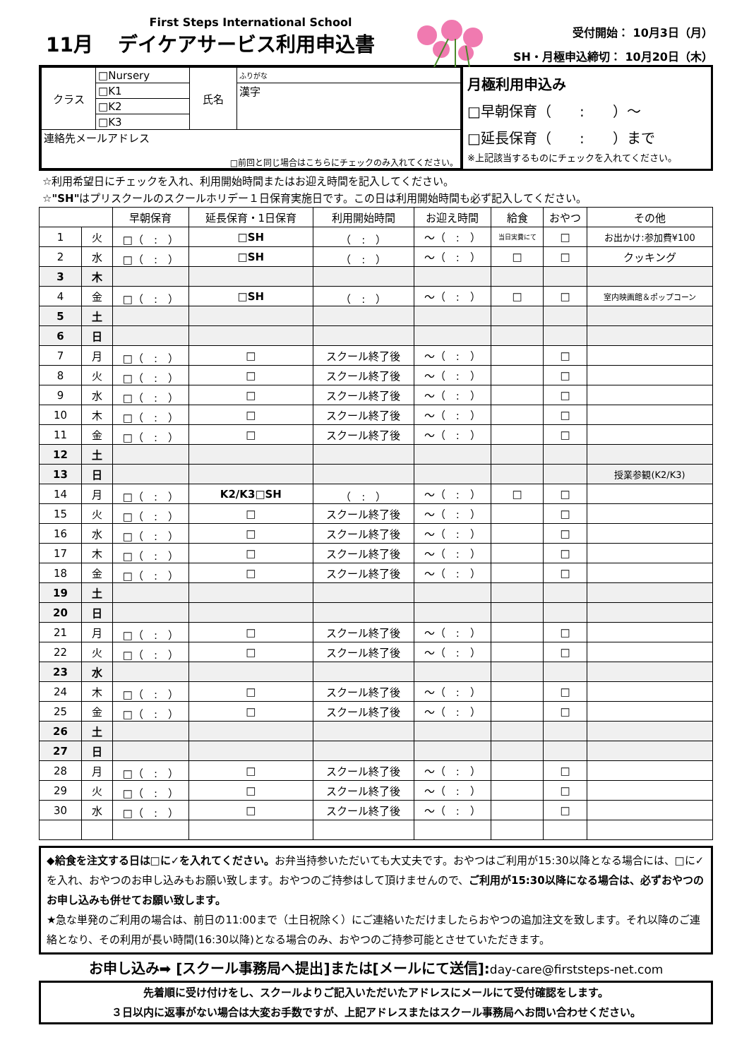First Steps International School
11月 デイケアサービス利用申込書
受付開始： 10月3日（月）
SH・月極申込締切： 10月20日（木）
| クラス | □Nursery | 氏名 | ふりがな |
| | □K1 | | 漢字 |
| | □K2 | | |
| | □K3 | | |
| 連絡先メールアドレス □前回と同じ場合はこちらにチェックのみ入れてください。 | | | |
月極利用申込み
□早朝保育（　　:　　）～
□延長保育（　　:　　）まで
※上記該当するものにチェックを入れてください。
☆利用希望日にチェックを入れ、利用開始時間またはお迎え時間を記入してください。
☆"SH"はプリスクールのスクールホリデー１日保育実施日です。この日は利用開始時間も必ず記入してください。
| | | 早朝保育 | 延長保育・1日保育 | 利用開始時間 | お迎え時間 | 給食 | おやつ | その他 |
| 1 | 火 | □（ : ） | □SH | （ : ） | ～（ : ） | 当日実費にて | □ | お出かけ:参加費¥100 |
| 2 | 水 | □（ : ） | □SH | （ : ） | ～（ : ） | □ | □ | クッキング |
| 3 | 木 | | | | | | | |
| 4 | 金 | □（ : ） | □SH | （ : ） | ～（ : ） | □ | □ | 室内映画館＆ポップコーン |
| 5 | 土 | | | | | | | |
| 6 | 日 | | | | | | | |
| 7 | 月 | □（ : ） | □ | スクール終了後 | ～（ : ） | | □ | |
| 8 | 火 | □（ : ） | □ | スクール終了後 | ～（ : ） | | □ | |
| 9 | 水 | □（ : ） | □ | スクール終了後 | ～（ : ） | | □ | |
| 10 | 木 | □（ : ） | □ | スクール終了後 | ～（ : ） | | □ | |
| 11 | 金 | □（ : ） | □ | スクール終了後 | ～（ : ） | | □ | |
| 12 | 土 | | | | | | | |
| 13 | 日 | | | | | | | 授業参観(K2/K3) |
| 14 | 月 | □（ : ） | K2/K3□SH | （ : ） | ～（ : ） | □ | □ | |
| 15 | 火 | □（ : ） | □ | スクール終了後 | ～（ : ） | | □ | |
| 16 | 水 | □（ : ） | □ | スクール終了後 | ～（ : ） | | □ | |
| 17 | 木 | □（ : ） | □ | スクール終了後 | ～（ : ） | | □ | |
| 18 | 金 | □（ : ） | □ | スクール終了後 | ～（ : ） | | □ | |
| 19 | 土 | | | | | | | |
| 20 | 日 | | | | | | | |
| 21 | 月 | □（ : ） | □ | スクール終了後 | ～（ : ） | | □ | |
| 22 | 火 | □（ : ） | □ | スクール終了後 | ～（ : ） | | □ | |
| 23 | 水 | | | | | | | |
| 24 | 木 | □（ : ） | □ | スクール終了後 | ～（ : ） | | □ | |
| 25 | 金 | □（ : ） | □ | スクール終了後 | ～（ : ） | | □ | |
| 26 | 土 | | | | | | | |
| 27 | 日 | | | | | | | |
| 28 | 月 | □（ : ） | □ | スクール終了後 | ～（ : ） | | □ | |
| 29 | 火 | □（ : ） | □ | スクール終了後 | ～（ : ） | | □ | |
| 30 | 水 | □（ : ） | □ | スクール終了後 | ～（ : ） | | □ | |
◆給食を注文する日は□に✓を入れてください。お弁当持参いただいても大丈夫です。おやつはご利用が15:30以降となる場合には、□に✓を入れ、おやつのお申し込みもお願い致します。おやつのご持参はして頂けませんので、ご利用が15:30以降になる場合は、必ずおやつのお申し込みも併せてお願い致します。
★急な単発のご利用の場合は、前日の11:00まで（土日祝除く）にご連絡いただけましたらおやつの追加注文を致します。それ以降のご連絡となり、その利用が長い時間(16:30以降)となる場合のみ、おやつのご持参可能とさせていただきます。
お申し込み➡ [スクール事務局へ提出]または[メールにて送信]:day-care@firststeps-net.com
先着順に受け付けをし、スクールよりご記入いただいたアドレスにメールにて受付確認をします。
３日以内に返事がない場合は大変お手数ですが、上記アドレスまたはスクール事務局へお問い合わせください。